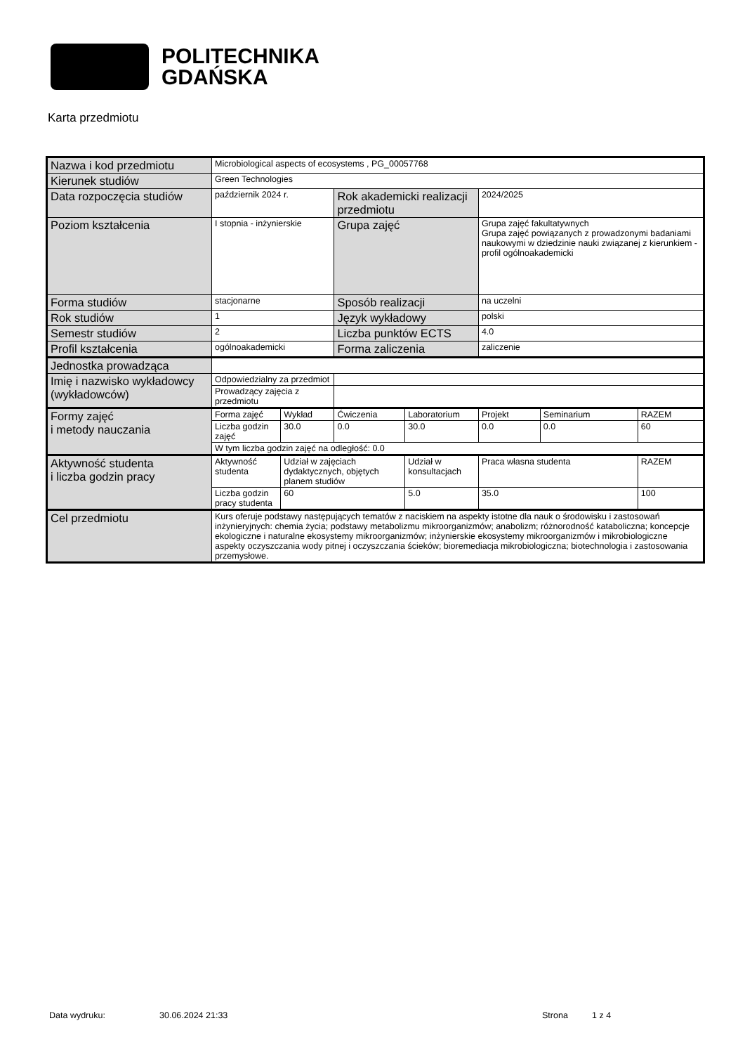POLITECHNIKA
GDAŃSKA
Karta przedmiotu
| Nazwa i kod przedmiotu | Microbiological aspects of ecosystems , PG_00057768 | | | | | | |
| Kierunek studiów | Green Technologies | | | | | | |
| Data rozpoczęcia studiów | październik 2024 r. | | Rok akademicki realizacji przedmiotu | | 2024/2025 | | |
| Poziom kształcenia | I stopnia - inżynierskie | | Grupa zajęć | | Grupa zajęć fakultatywnych Grupa zajęć powiązanych z prowadzonymi badaniami naukowymi w dziedzinie nauki związanej z kierunkiem - profil ogólnoakademicki | | |
| Forma studiów | stacjonarne | | Sposób realizacji | | na uczelni | | |
| Rok studiów | 1 | | Język wykładowy | | polski | | |
| Semestr studiów | 2 | | Liczba punktów ECTS | | 4.0 | | |
| Profil kształcenia | ogólnoakademicki | | Forma zaliczenia | | zaliczenie | | |
| Jednostka prowadząca | | | | | | | |
| Imię i nazwisko wykładowcy (wykładowców) | Odpowiedzialny za przedmiot | | | | | | |
| | Prowadzący zajęcia z przedmiotu | | | | | | |
| Formy zajęć i metody nauczania | Forma zajęć | Wykład | Ćwiczenia | Laboratorium | Projekt | Seminarium | RAZEM |
| | Liczba godzin zajęć | 30.0 | 0.0 | 30.0 | 0.0 | 0.0 | 60 |
| | W tym liczba godzin zajęć na odległość: 0.0 | | | | | | |
| Aktywność studenta i liczba godzin pracy | Aktywność studenta | Udział w zajęciach dydaktycznych, objętych planem studiów | | Udział w konsultacjach | Praca własna studenta | | RAZEM |
| | Liczba godzin pracy studenta | 60 | | 5.0 | 35.0 | | 100 |
| Cel przedmiotu | Kurs oferuje podstawy następujących tematów z naciskiem na aspekty istotne dla nauk o środowisku i zastosowań inżynieryjnych: chemia życia; podstawy metabolizmu mikroorganizmów; anabolizm; różnorodność kataboliczna; koncepcje ekologiczne i naturalne ekosystemy mikroorganizmów; inżynierskie ekosystemy mikroorganizmów i mikrobiologiczne aspekty oczyszczania wody pitnej i oczyszczania ścieków; bioremediacja mikrobiologiczna; biotechnologia i zastosowania przemysłowe. | | | | | | |
Data wydruku: 30.06.2024 21:33 Strona 1 z 4